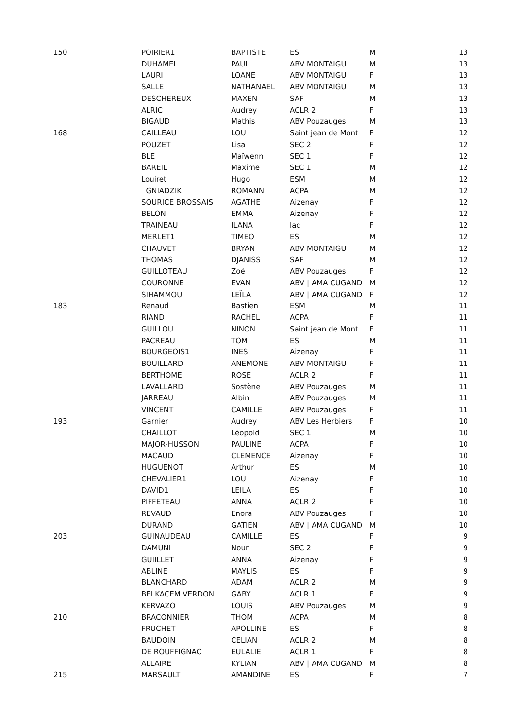| 150 | POIRIER1 | BAPTISTE | ES | M | 13 |
| | DUHAMEL | PAUL | ABV MONTAIGU | M | 13 |
| | LAURI | LOANE | ABV MONTAIGU | F | 13 |
| | SALLE | NATHANAEL | ABV MONTAIGU | M | 13 |
| | DESCHEREUX | MAXEN | SAF | M | 13 |
| | ALRIC | Audrey | ACLR 2 | F | 13 |
| | BIGAUD | Mathis | ABV Pouzauges | M | 13 |
| 168 | CAILLEAU | LOU | Saint jean de Mont | F | 12 |
| | POUZET | Lisa | SEC 2 | F | 12 |
| | BLE | Maïwenn | SEC 1 | F | 12 |
| | BAREIL | Maxime | SEC 1 | M | 12 |
| | Louiret | Hugo | ESM | M | 12 |
| | GNIADZIK | ROMANN | ACPA | M | 12 |
| | SOURICE BROSSAIS | AGATHE | Aizenay | F | 12 |
| | BELON | EMMA | Aizenay | F | 12 |
| | TRAINEAU | ILANA | lac | F | 12 |
| | MERLET1 | TIMEO | ES | M | 12 |
| | CHAUVET | BRYAN | ABV MONTAIGU | M | 12 |
| | THOMAS | DJANISS | SAF | M | 12 |
| | GUILLOTEAU | Zoé | ABV Pouzauges | F | 12 |
| | COURONNE | EVAN | ABV / AMA CUGAND | M | 12 |
| | SIHAMMOU | LEÏLA | ABV / AMA CUGAND | F | 12 |
| 183 | Renaud | Bastien | ESM | M | 11 |
| | RIAND | RACHEL | ACPA | F | 11 |
| | GUILLOU | NINON | Saint jean de Mont | F | 11 |
| | PACREAU | TOM | ES | M | 11 |
| | BOURGEOIS1 | INES | Aizenay | F | 11 |
| | BOUILLARD | ANEMONE | ABV MONTAIGU | F | 11 |
| | BERTHOME | ROSE | ACLR 2 | F | 11 |
| | LAVALLARD | Sostène | ABV Pouzauges | M | 11 |
| | JARREAU | Albin | ABV Pouzauges | M | 11 |
| | VINCENT | CAMILLE | ABV Pouzauges | F | 11 |
| 193 | Garnier | Audrey | ABV Les Herbiers | F | 10 |
| | CHAILLOT | Léopold | SEC 1 | M | 10 |
| | MAJOR-HUSSON | PAULINE | ACPA | F | 10 |
| | MACAUD | CLEMENCE | Aizenay | F | 10 |
| | HUGUENOT | Arthur | ES | M | 10 |
| | CHEVALIER1 | LOU | Aizenay | F | 10 |
| | DAVID1 | LEILA | ES | F | 10 |
| | PIFFETEAU | ANNA | ACLR 2 | F | 10 |
| | REVAUD | Enora | ABV Pouzauges | F | 10 |
| | DURAND | GATIEN | ABV / AMA CUGAND | M | 10 |
| 203 | GUINAUDEAU | CAMILLE | ES | F | 9 |
| | DAMUNI | Nour | SEC 2 | F | 9 |
| | GUIILLET | ANNA | Aizenay | F | 9 |
| | ABLINE | MAYLIS | ES | F | 9 |
| | BLANCHARD | ADAM | ACLR 2 | M | 9 |
| | BELKACEM VERDON | GABY | ACLR 1 | F | 9 |
| | KERVAZO | LOUIS | ABV Pouzauges | M | 9 |
| 210 | BRACONNIER | THOM | ACPA | M | 8 |
| | FRUCHET | APOLLINE | ES | F | 8 |
| | BAUDOIN | CELIAN | ACLR 2 | M | 8 |
| | DE ROUFFIGNAC | EULALIE | ACLR 1 | F | 8 |
| | ALLAIRE | KYLIAN | ABV / AMA CUGAND | M | 8 |
| 215 | MARSAULT | AMANDINE | ES | F | 7 |